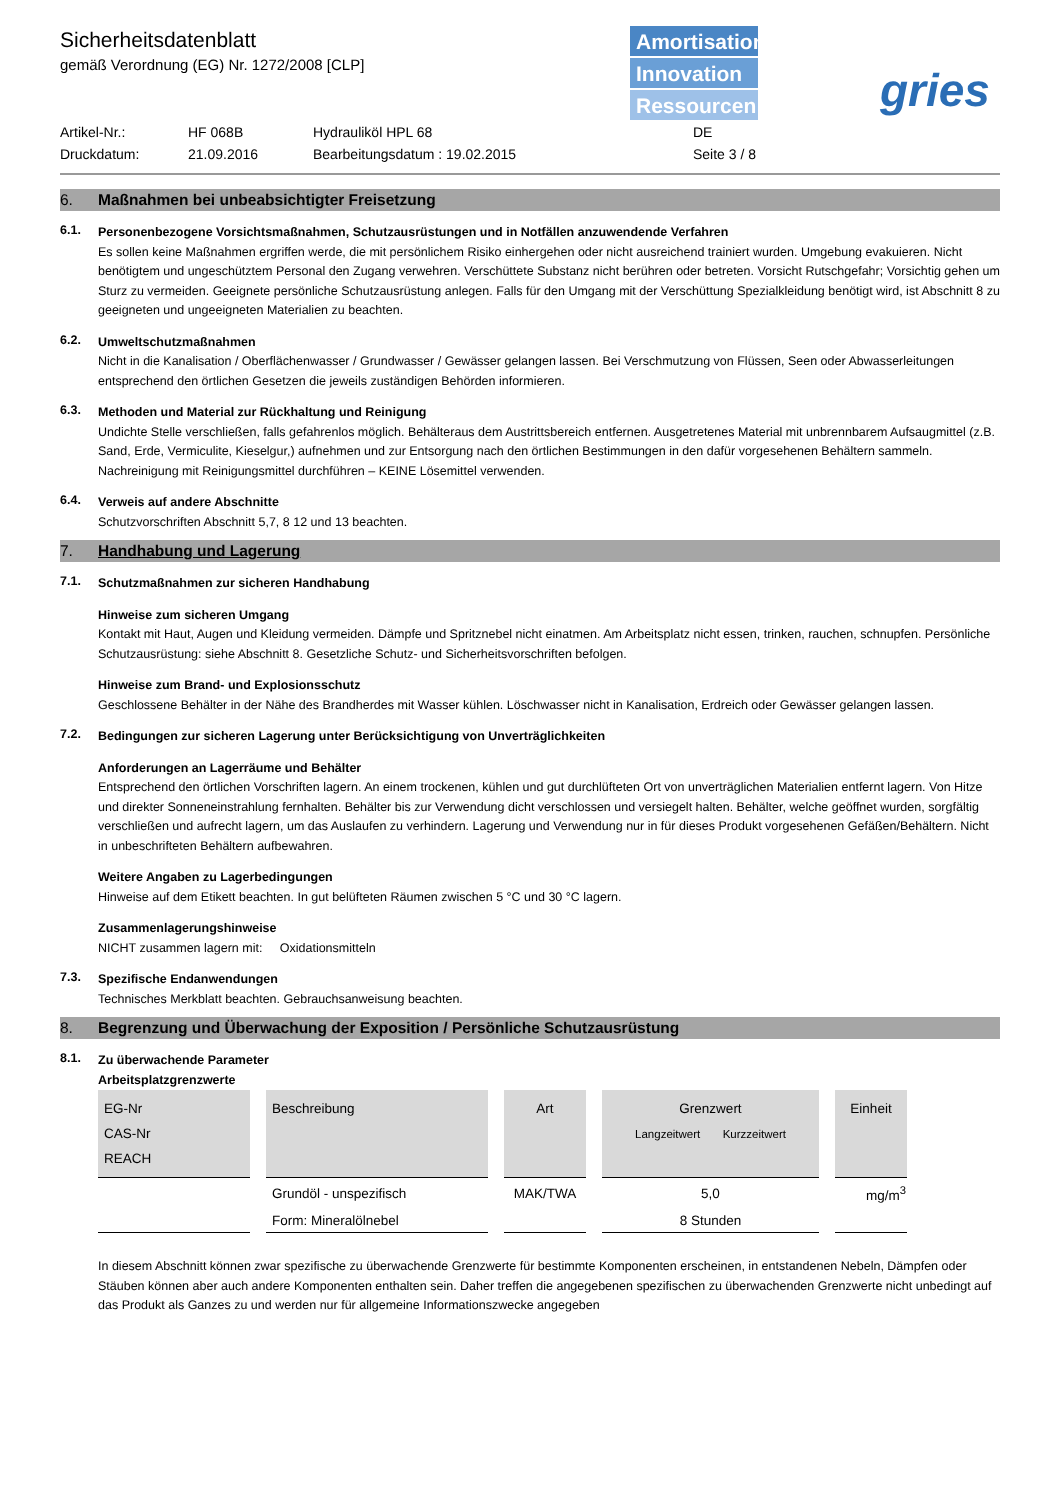Sicherheitsdatenblatt
gemäß Verordnung (EG) Nr. 1272/2008 [CLP]
Amortisation
Innovation
Ressourcen
gries
Artikel-Nr.:
HF 068B
Hydrauliköl HPL 68
DE
Druckdatum:
21.09.2016
Bearbeitungsdatum : 19.02.2015
Seite 3 / 8
6. Maßnahmen bei unbeabsichtigter Freisetzung
6.1.
Personenbezogene Vorsichtsmaßnahmen, Schutzausrüstungen und in Notfällen anzuwendende Verfahren
Es sollen keine Maßnahmen ergriffen werde, die mit persönlichem Risiko einhergehen oder nicht ausreichend trainiert wurden. Umgebung evakuieren. Nicht benötigtem und ungeschütztem Personal den Zugang verwehren. Verschüttete Substanz nicht berühren oder betreten. Vorsicht Rutschgefahr; Vorsichtig gehen um Sturz zu vermeiden. Geeignete persönliche Schutzausrüstung anlegen. Falls für den Umgang mit der Verschüttung Spezialkleidung benötigt wird, ist Abschnitt 8 zu geeigneten und ungeeigneten Materialien zu beachten.
6.2.
Umweltschutzmaßnahmen
Nicht in die Kanalisation / Oberflächenwasser / Grundwasser / Gewässer gelangen lassen. Bei Verschmutzung von Flüssen, Seen oder Abwasserleitungen entsprechend den örtlichen Gesetzen die jeweils zuständigen Behörden informieren.
6.3.
Methoden und Material zur Rückhaltung und Reinigung
Undichte Stelle verschließen, falls gefahrenlos möglich. Behälteraus dem Austrittsbereich entfernen. Ausgetretenes Material mit unbrennbarem Aufsaugmittel (z.B. Sand, Erde, Vermiculite, Kieselgur,) aufnehmen und zur Entsorgung nach den örtlichen Bestimmungen in den dafür vorgesehenen Behältern sammeln. Nachreinigung mit Reinigungsmittel durchführen – KEINE Lösemittel verwenden.
6.4.
Verweis auf andere Abschnitte
Schutzvorschriften Abschnitt 5,7, 8 12 und 13 beachten.
7. Handhabung und Lagerung
7.1.
Schutzmaßnahmen zur sicheren Handhabung
Hinweise zum sicheren Umgang
Kontakt mit Haut, Augen und Kleidung vermeiden. Dämpfe und Spritznebel nicht einatmen. Am Arbeitsplatz nicht essen, trinken, rauchen, schnupfen. Persönliche Schutzausrüstung: siehe Abschnitt 8. Gesetzliche Schutz- und Sicherheitsvorschriften befolgen.
Hinweise zum Brand- und Explosionsschutz
Geschlossene Behälter in der Nähe des Brandherdes mit Wasser kühlen. Löschwasser nicht in Kanalisation, Erdreich oder Gewässer gelangen lassen.
7.2.
Bedingungen zur sicheren Lagerung unter Berücksichtigung von Unverträglichkeiten
Anforderungen an Lagerräume und Behälter
Entsprechend den örtlichen Vorschriften lagern. An einem trockenen, kühlen und gut durchlüfteten Ort von unverträglichen Materialien entfernt lagern. Von Hitze und direkter Sonneneinstrahlung fernhalten. Behälter bis zur Verwendung dicht verschlossen und versiegelt halten. Behälter, welche geöffnet wurden, sorgfältig verschließen und aufrecht lagern, um das Auslaufen zu verhindern. Lagerung und Verwendung nur in für dieses Produkt vorgesehenen Gefäßen/Behältern. Nicht in unbeschrifteten Behältern aufbewahren.
Weitere Angaben zu Lagerbedingungen
Hinweise auf dem Etikett beachten. In gut belüfteten Räumen zwischen 5 °C und 30 °C lagern.
Zusammenlagerungshinweise
NICHT zusammen lagern mit: Oxidationsmitteln
7.3.
Spezifische Endanwendungen
Technisches Merkblatt beachten. Gebrauchsanweisung beachten.
8. Begrenzung und Überwachung der Exposition / Persönliche Schutzausrüstung
8.1.
Zu überwachende Parameter
Arbeitsplatzgrenzwerte
| EG-Nr CAS-Nr REACH | Beschreibung | Art | Grenzwert Langzeitwert Kurzzeitwert | Einheit |
| | Grundöl - unspezifisch | MAK/TWA | 5,0 | mg/m<sup>3</sup> |
| | Form: Mineralölnebel | | 8 Stunden | |
In diesem Abschnitt können zwar spezifische zu überwachende Grenzwerte für bestimmte Komponenten erscheinen, in entstandenen Nebeln, Dämpfen oder Stäuben können aber auch andere Komponenten enthalten sein. Daher treffen die angegebenen spezifischen zu überwachenden Grenzwerte nicht unbedingt auf das Produkt als Ganzes zu und werden nur für allgemeine Informationszwecke angegeben